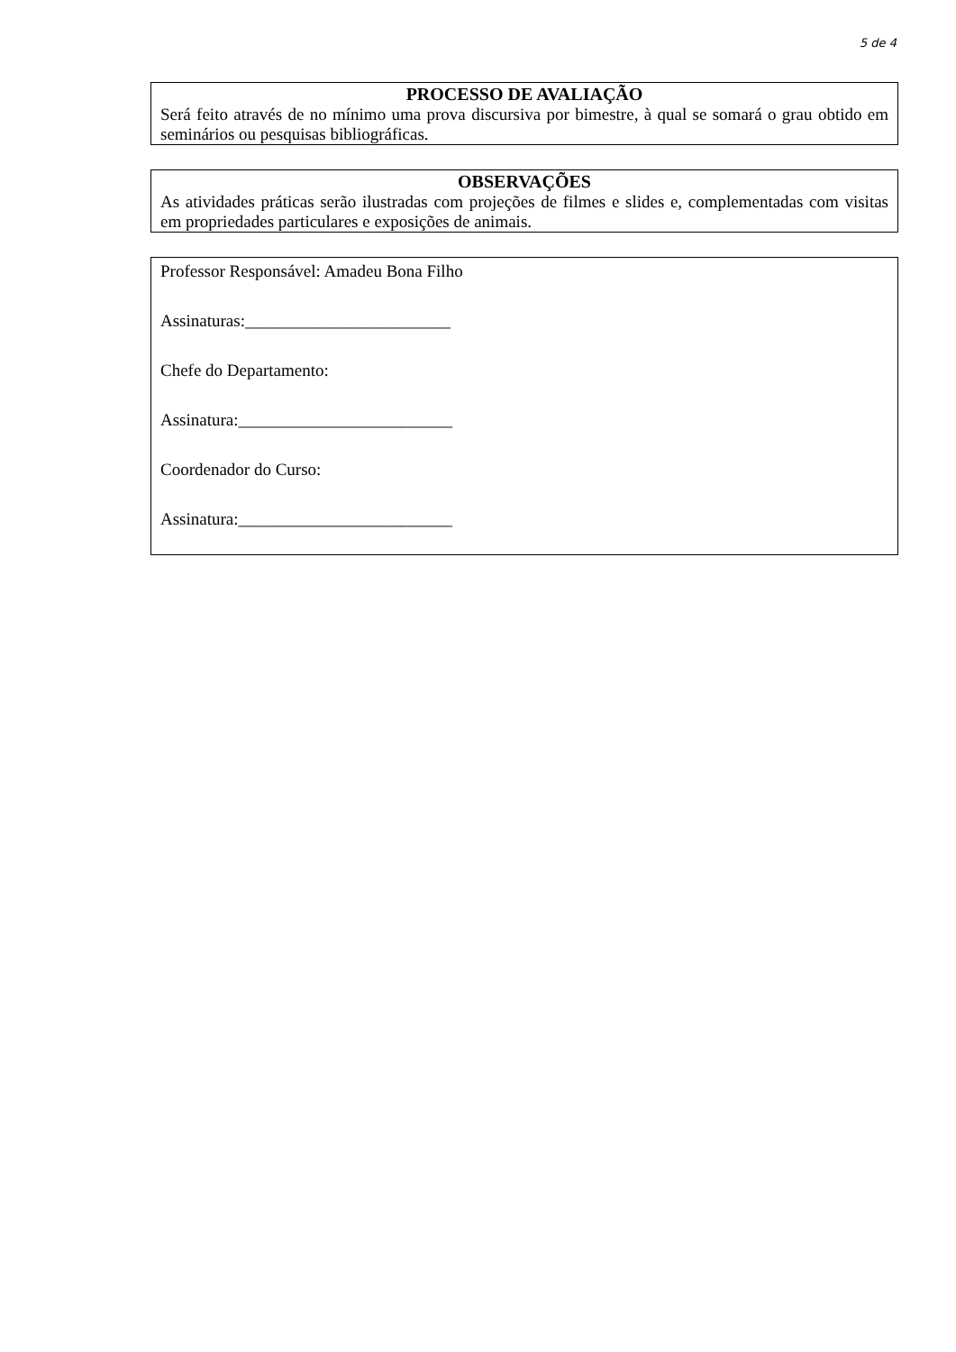5 de 4
PROCESSO DE AVALIAÇÃO
Será feito através de no mínimo uma prova discursiva por bimestre, à qual se somará o grau obtido em seminários ou pesquisas bibliográficas.
OBSERVAÇÕES
As atividades práticas serão ilustradas com projeções de filmes e slides e, complementadas com visitas em propriedades particulares e exposições de animais.
Professor Responsável: Amadeu Bona Filho
Assinaturas:________________________
Chefe do Departamento:
Assinatura:_________________________
Coordenador do Curso:
Assinatura:_________________________